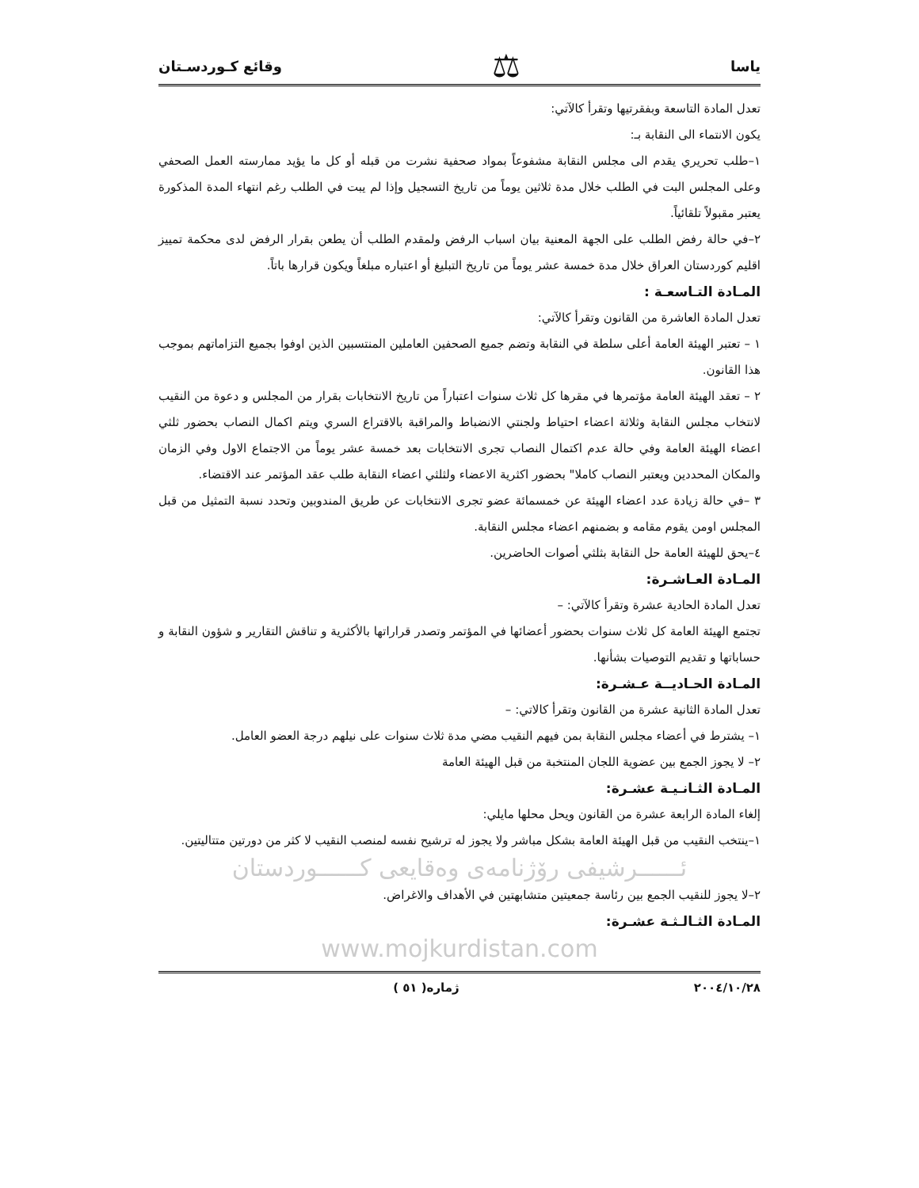ياسا ⚖ وقائع كـوردسـتان
تعدل المادة التاسعة وبفقرتيها وتقرأ كالآتي:
يكون الانتماء الى النقابة بـ:
١–طلب تحريري يقدم الى مجلس النقابة مشفوعاً بمواد صحفية نشرت من قبله أو كل ما يؤيد ممارسته العمل الصحفي وعلى المجلس البت في الطلب خلال مدة ثلاثين يوماً من تاريخ التسجيل وإذا لم يبت في الطلب رغم انتهاء المدة المذكورة يعتبر مقبولاً تلقائياً.
٢–في حالة رفض الطلب على الجهة المعنية بيان اسباب الرفض ولمقدم الطلب أن يطعن بقرار الرفض لدى محكمة تمييز اقليم كوردستان العراق خلال مدة خمسة عشر يوماً من تاريخ التبليغ أو اعتباره مبلغاً ويكون قرارها باتاً.
المـادة التـاسعـة :
تعدل المادة العاشرة من القانون وتقرأ كالآتي:
١ – تعتبر الهيئة العامة أعلى سلطة في النقابة وتضم جميع الصحفين العاملين المنتسبين الذين اوفوا بجميع التزاماتهم بموجب هذا القانون.
٢ – تعقد الهيئة العامة مؤتمرها في مقرها كل ثلاث سنوات اعتباراً من تاريخ الانتخابات بقرار من المجلس و دعوة من النقيب لانتخاب مجلس النقابة وثلاثة اعضاء احتياط ولجنتي الانضباط والمراقبة بالاقتراع السري ويتم اكمال النصاب بحضور ثلثي اعضاء الهيئة العامة وفي حالة عدم اكتمال النصاب تجرى الانتخابات بعد خمسة عشر يوماً من الاجتماع الاول وفي الزمان والمكان المحددين ويعتبر النصاب كاملا" بحضور اكثرية الاعضاء ولثلثي اعضاء النقابة طلب عقد المؤتمر عند الاقتضاء.
٣ –في حالة زيادة عدد اعضاء الهيئة عن خمسمائة عضو تجرى الانتخابات عن طريق المندوبين وتحدد نسبة التمثيل من قبل المجلس اومن يقوم مقامه و بضمنهم اعضاء مجلس النقابة.
٤–يحق للهيئة العامة حل النقابة بثلثي أصوات الحاضرين.
المـادة العـاشـرة:
تعدل المادة الحادية عشرة وتقرأ كالآتي: –
تجتمع الهيئة العامة كل ثلاث سنوات بحضور أعضائها في المؤتمر وتصدر قراراتها بالأكثرية و تناقش التقارير و شؤون النقابة و حساباتها و تقديم التوصيات بشأنها.
المـادة الحـاديــة عـشـرة:
تعدل المادة الثانية عشرة من القانون وتقرأ كالاتي: –
١– يشترط في أعضاء مجلس النقابة بمن فيهم النقيب مضي مدة ثلاث سنوات على نيلهم درجة العضو العامل.
٢– لا يجوز الجمع بين عضوية اللجان المنتخبة من قبل الهيئة العامة
المـادة الثـانـيـة عشـرة:
إلغاء المادة الرابعة عشرة من القانون ويحل محلها مايلي:
١–ينتخب النقيب من قبل الهيئة العامة بشكل مباشر ولا يجوز له ترشيح نفسه لمنصب النقيب لا كثر من دورتين متتاليتين.
ئــــــرشيفى رۆژنامەی وەقايعی كــــــوردستان
٢–لا يجوز للنقيب الجمع بين رئاسة جمعيتين متشابهتين في الأهداف والاغراض.
المـادة الثـالـثـة عشـرة:
www.mojkurdistan.com
٢٠٠٤/١٠/٢٨ ژماره( ٥١ )